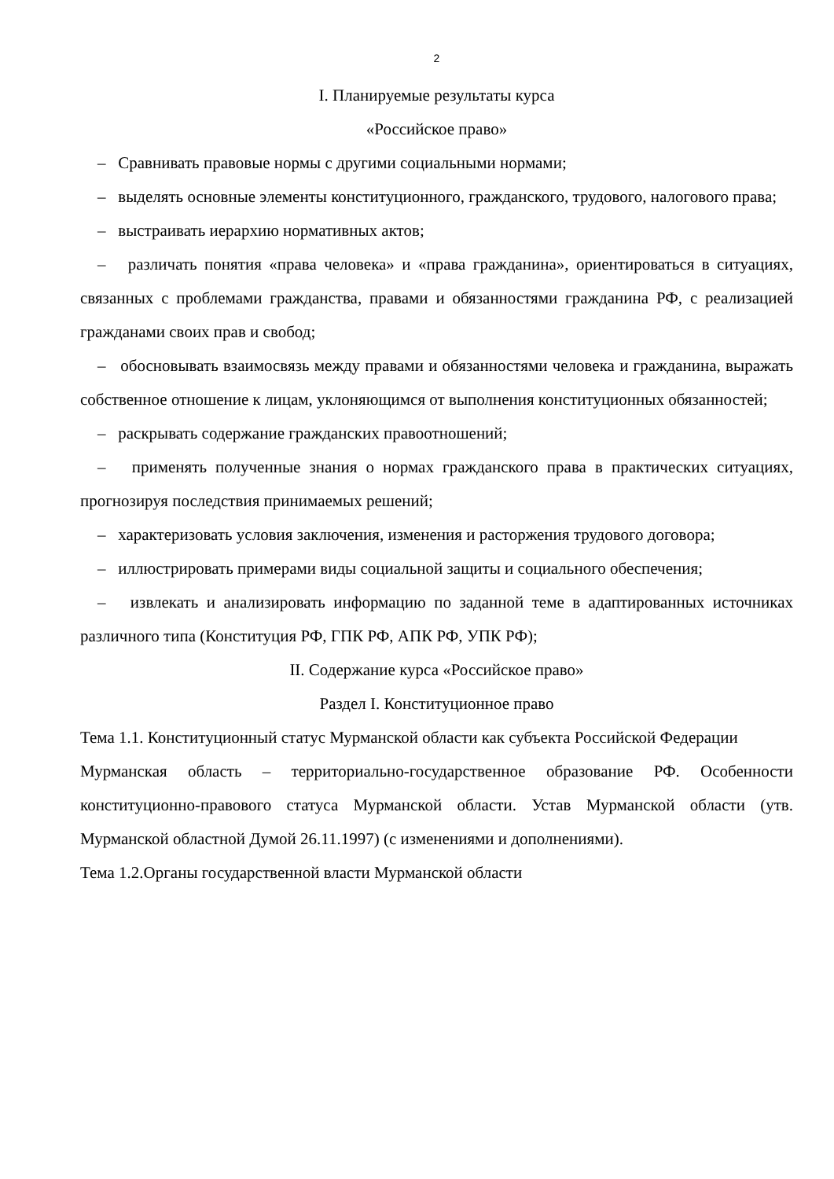2
I. Планируемые результаты курса
«Российское право»
– Сравнивать правовые нормы с другими социальными нормами;
– выделять основные элементы конституционного, гражданского, трудового, налогового права;
– выстраивать иерархию нормативных актов;
– различать понятия «права человека» и «права гражданина», ориентироваться в ситуациях, связанных с проблемами гражданства, правами и обязанностями гражданина РФ, с реализацией гражданами своих прав и свобод;
– обосновывать взаимосвязь между правами и обязанностями человека и гражданина, выражать собственное отношение к лицам, уклоняющимся от выполнения конституционных обязанностей;
– раскрывать содержание гражданских правоотношений;
– применять полученные знания о нормах гражданского права в практических ситуациях, прогнозируя последствия принимаемых решений;
– характеризовать условия заключения, изменения и расторжения трудового договора;
– иллюстрировать примерами виды социальной защиты и социального обеспечения;
– извлекать и анализировать информацию по заданной теме в адаптированных источниках различного типа (Конституция РФ, ГПК РФ, АПК РФ, УПК РФ);
II. Содержание курса «Российское право»
Раздел I. Конституционное право
Тема 1.1. Конституционный статус Мурманской области как субъекта Российской Федерации
Мурманская область – территориально-государственное образование РФ. Особенности конституционно-правового статуса Мурманской области. Устав Мурманской области (утв. Мурманской областной Думой 26.11.1997) (с изменениями и дополнениями).
Тема 1.2.Органы государственной власти Мурманской области